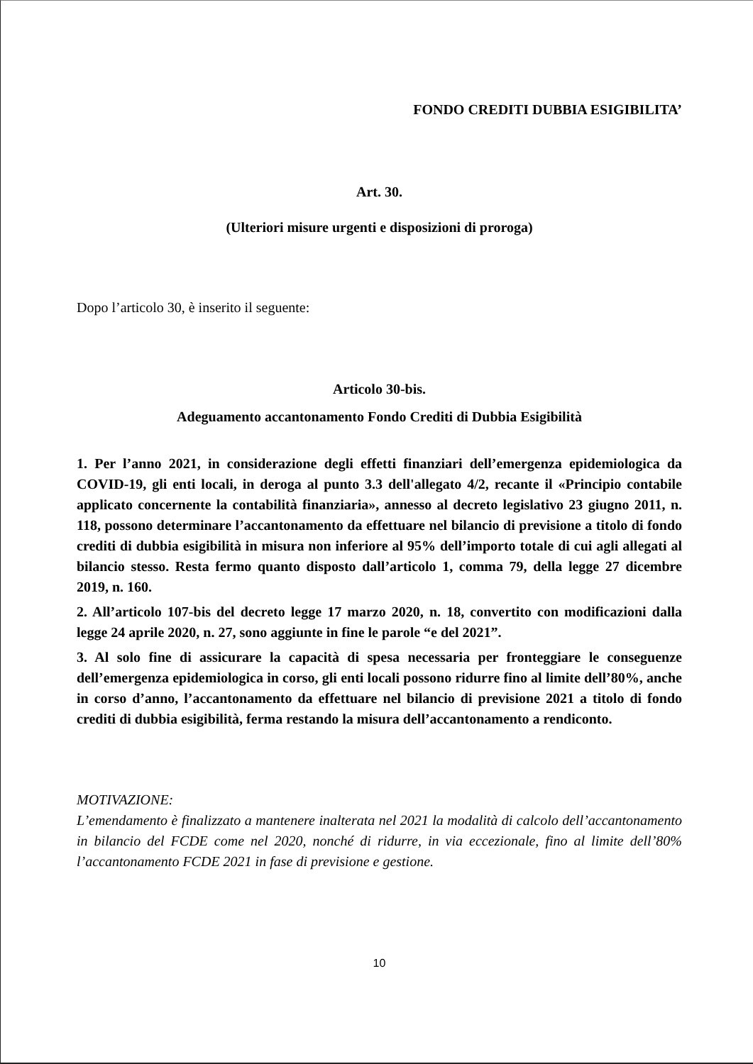FONDO CREDITI DUBBIA ESIGIBILITA’
Art. 30.
(Ulteriori misure urgenti e disposizioni di proroga)
Dopo l’articolo 30, è inserito il seguente:
Articolo 30-bis.
Adeguamento accantonamento Fondo Crediti di Dubbia Esigibilità
1. Per l’anno 2021, in considerazione degli effetti finanziari dell’emergenza epidemiologica da COVID-19, gli enti locali, in deroga al punto 3.3 dell'allegato 4/2, recante il «Principio contabile applicato concernente la contabilità finanziaria», annesso al decreto legislativo 23 giugno 2011, n. 118, possono determinare l’accantonamento da effettuare nel bilancio di previsione a titolo di fondo crediti di dubbia esigibilità in misura non inferiore al 95% dell’importo totale di cui agli allegati al bilancio stesso. Resta fermo quanto disposto dall’articolo 1, comma 79, della legge 27 dicembre 2019, n. 160.
2. All’articolo 107-bis del decreto legge 17 marzo 2020, n. 18, convertito con modificazioni dalla legge 24 aprile 2020, n. 27, sono aggiunte in fine le parole “e del 2021”.
3. Al solo fine di assicurare la capacità di spesa necessaria per fronteggiare le conseguenze dell’emergenza epidemiologica in corso, gli enti locali possono ridurre fino al limite dell’80%, anche in corso d’anno, l’accantonamento da effettuare nel bilancio di previsione 2021 a titolo di fondo crediti di dubbia esigibilità, ferma restando la misura dell’accantonamento a rendiconto.
MOTIVAZIONE:
L’emendamento è finalizzato a mantenere inalterata nel 2021 la modalità di calcolo dell’accantonamento in bilancio del FCDE come nel 2020, nonché di ridurre, in via eccezionale, fino al limite dell’80% l’accantonamento FCDE 2021 in fase di previsione e gestione.
10